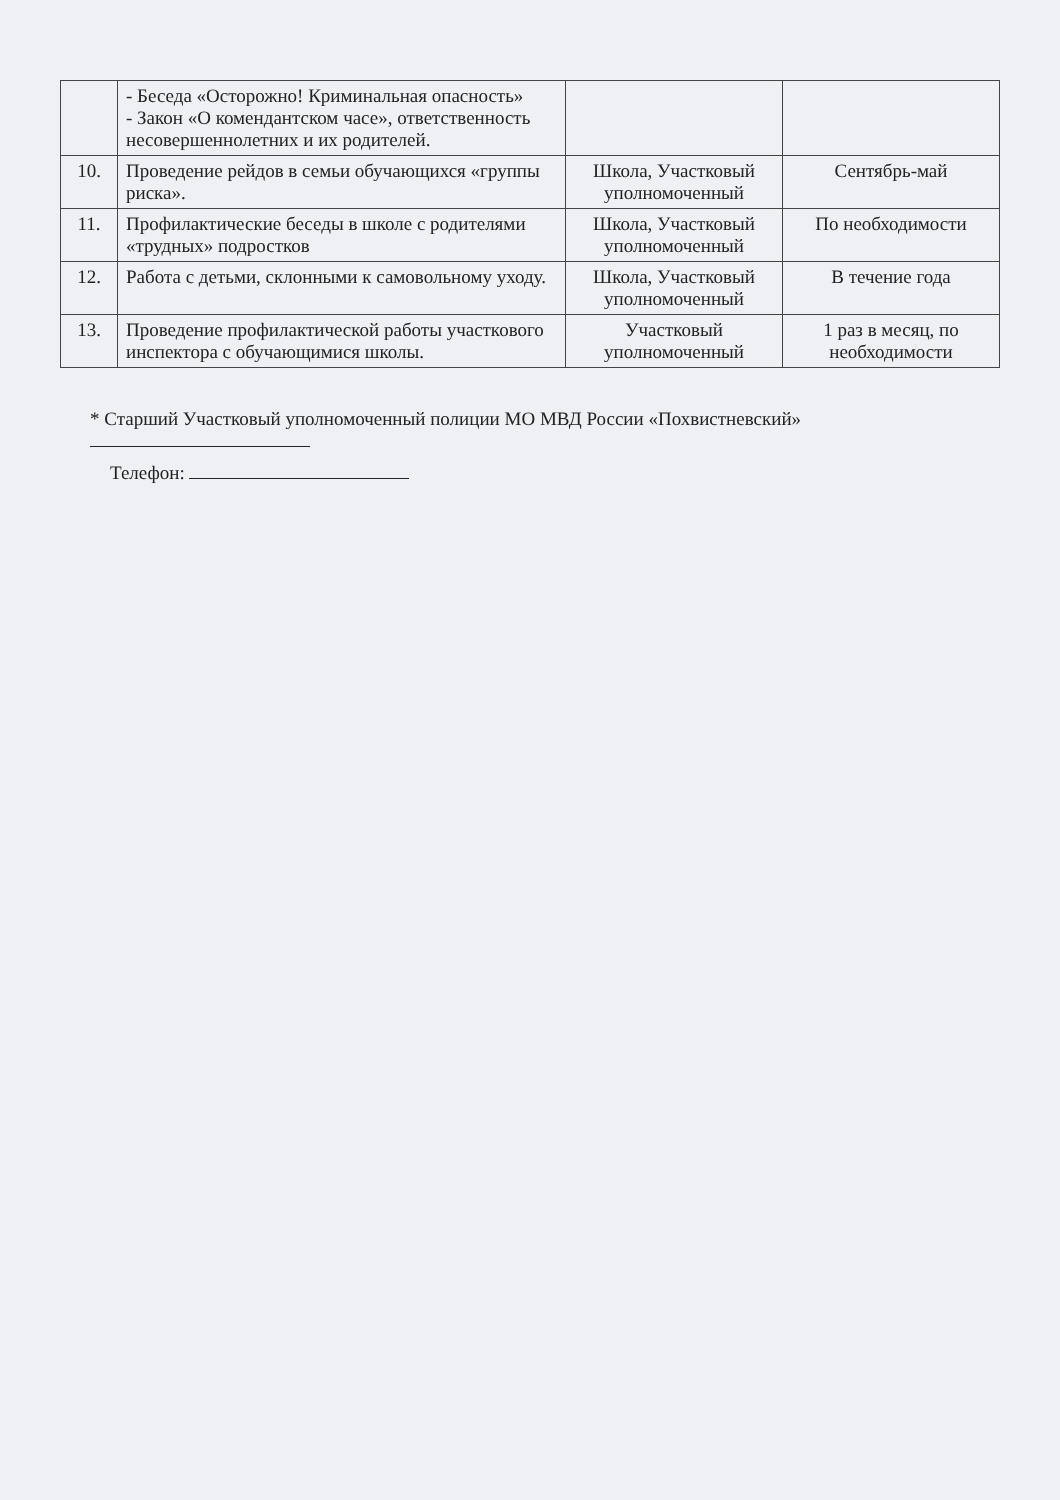| | - Беседа «Осторожно! Криминальная опасность» - Закон «О комендантском часе», ответственность несовершеннолетних и их родителей. | | |
| 10. | Проведение рейдов в семьи обучающихся «группы риска». | Школа, Участковый уполномоченный | Сентябрь-май |
| 11. | Профилактические беседы в школе с родителями «трудных» подростков | Школа, Участковый уполномоченный | По необходимости |
| 12. | Работа с детьми, склонными к самовольному уходу. | Школа, Участковый уполномоченный | В течение года |
| 13. | Проведение профилактической работы участкового инспектора с обучающимися школы. | Участковый уполномоченный | 1 раз в месяц, по необходимости |
* Старший Участковый уполномоченный полиции МО МВД России «Похвистневский»
Телефон: